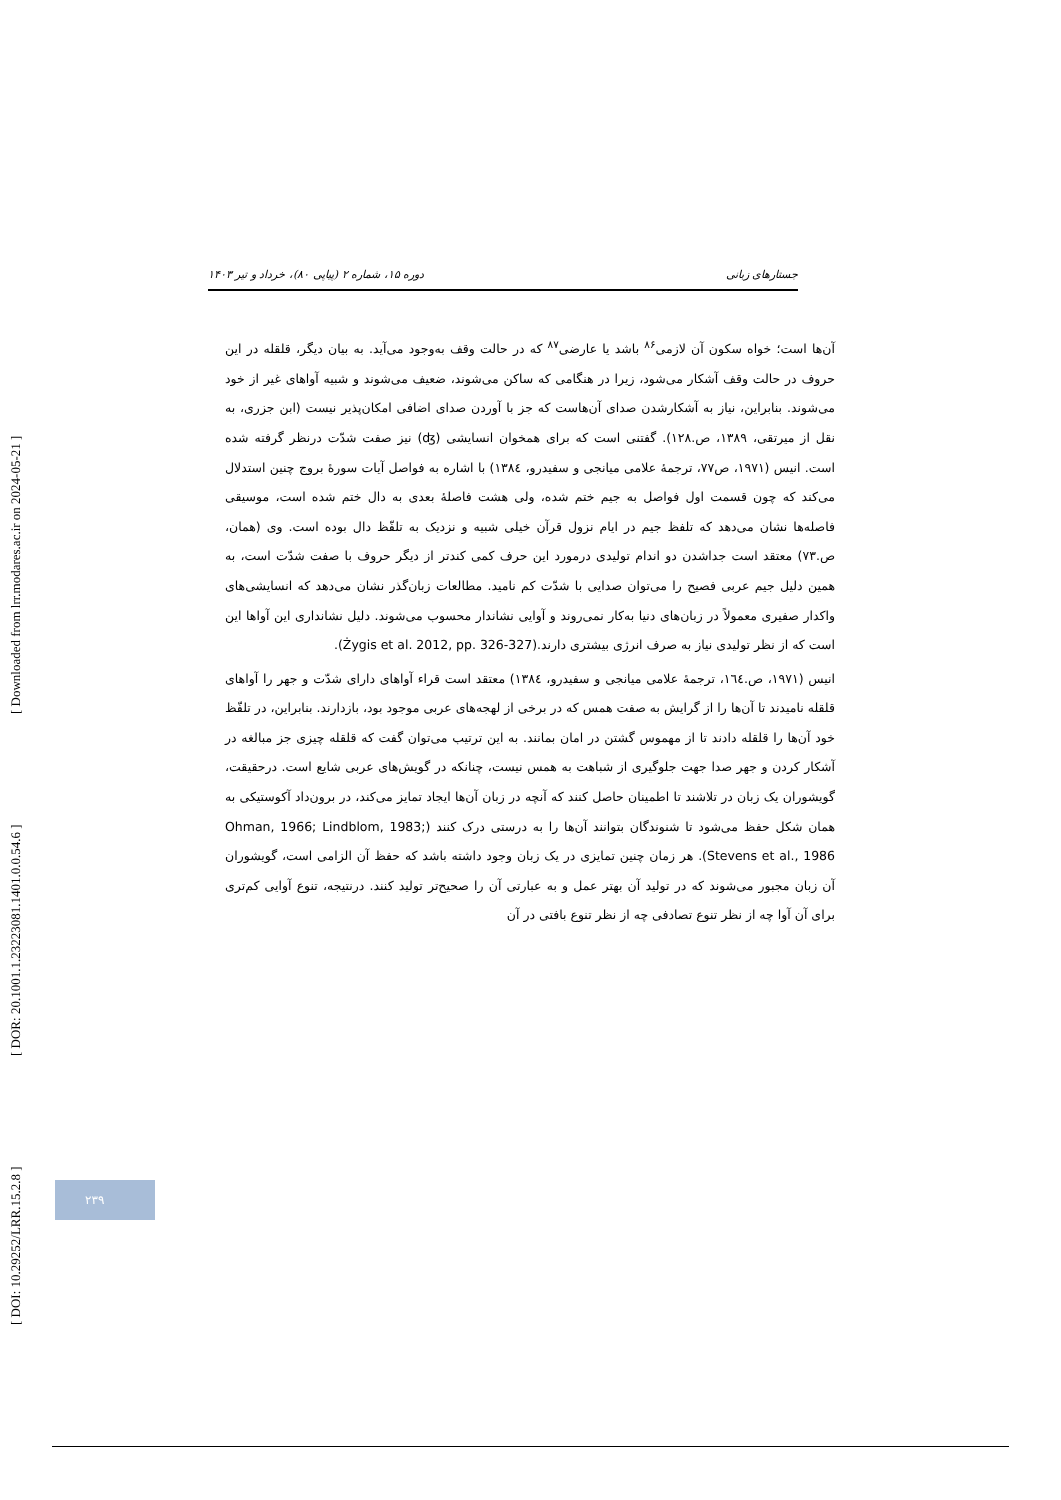[ DOI: 10.29252/LRR.15.2.8 ] [ DOR: 20.1001.1.23223081.1401.0.0.54.6 ] [ Downloaded from lrr.modares.ac.ir on 2024-05-21 ]
جستارهای زبانی دوره ۱۵، شماره ۲ (پیاپی ۸۰)، خرداد و تیر ۱۴۰۳
آن‌ها است؛ خواه سکون آن لازمی<sup>۸۶</sup> باشد یا عارضی<sup>۸۷</sup> که در حالت وقف به‌وجود می‌آید. به بیان دیگر، قلقله در این حروف در حالت وقف آشکار می‌شود، زیرا در هنگامی که ساکن می‌شوند، ضعیف می‌شوند و شبیه آواهای غیر از خود می‌شوند. بنابراین، نیاز به آشکارشدن صدای آن‌هاست که جز با آوردن صدای اضافی امکان‌پذیر نیست (ابن جزری، به نقل از میرتقی، ۱۳۸۹، ص.۱۲۸). گفتنی است که برای همخوان انسایشی (ʤ) نیز صفت شدّت درنظر گرفته شده است. انیس (۱۹۷۱، ص۷۷، ترجمهٔ علامی میانجی و سفیدرو، ۱۳۸٤) با اشاره به فواصل آیات سورهٔ بروج چنین استدلال می‌کند که چون قسمت اول فواصل به جیم ختم شده، ولی هشت فاصلهٔ بعدی به دال ختم شده است، موسیقی فاصله‌ها نشان می‌دهد که تلفظ جیم در ایام نزول قرآن خیلی شبیه و نزدیک به تلفّظ دال بوده است. وی (همان، ص.۷۳) معتقد است جداشدن دو اندام تولیدی درمورد این حرف کمی کندتر از دیگر حروف با صفت شدّت است، به همین دلیل جیم عربی فصیح را می‌توان صدایی با شدّت کم نامید. مطالعات زبان‌گذر نشان می‌دهد که انسایشی‌های واکدار صفیری معمولاً در زبان‌های دنیا به‌کار نمی‌روند و آوایی نشاندار محسوب می‌شوند. دلیل نشانداری این آواها این است که از نظر تولیدی نیاز به صرف انرژی بیشتری دارند.(Żygis et al. 2012, pp. 326-327).
انیس (۱۹۷۱، ص.۱٦٤، ترجمهٔ علامی میانجی و سفیدرو، ۱۳۸٤) معتقد است قراء آواهای دارای شدّت و جهر را آواهای قلقله نامیدند تا آن‌ها را از گرایش به صفت همس که در برخی از لهجه‌های عربی موجود بود، بازدارند. بنابراین، در تلفّظ خود آن‌ها را قلقله دادند تا از مهموس گشتن در امان بمانند. به این ترتیب می‌توان گفت که قلقله چیزی جز مبالغه در آشکار کردن و جهر صدا جهت جلوگیری از شباهت به همس نیست، چنانکه در گویش‌های عربی شایع است. درحقیقت، گویشوران یک زبان در تلاشند تا اطمینان حاصل کنند که آنچه در زبان آن‌ها ایجاد تمایز می‌کند، در برون‌داد آکوستیکی به همان شکل حفظ می‌شود تا شنوندگان بتوانند آن‌ها را به درستی درک کنند (Ohman, 1966; Lindblom, 1983; Stevens et al., 1986). هر زمان چنین تمایزی در یک زبان وجود داشته باشد که حفظ آن الزامی است، گویشوران آن زبان مجبور می‌شوند که در تولید آن بهتر عمل و به عبارتی آن را صحیح‌تر تولید کنند. درنتیجه، تنوع آوایی کم‌تری برای آن آوا چه از نظر تنوع تصادفی چه از نظر تنوع بافتی در آن
۲۳۹